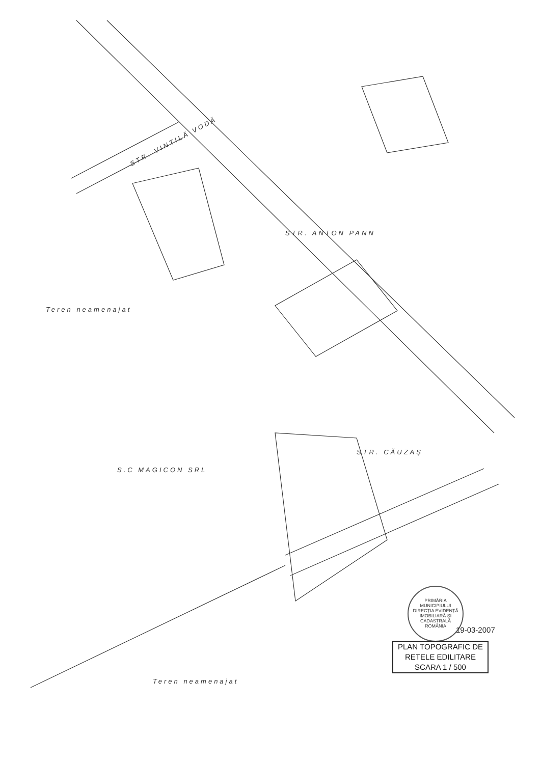STR. VINTILĂ VODĂ
STR. ANTON PANN
STR. CĂUZAȘ
Teren neamenajat
S.C MAGICON SRL
Teren neamenajat
PRIMĂRIA MUNICIPIULUI
DIRECȚIA EVIDENȚĂ IMOBILIARĂ ȘI CADASTRALĂ
ROMÂNIA
19-03-2007
PLAN TOPOGRAFIC DE
RETELE EDILITARE
SCARA 1 / 500